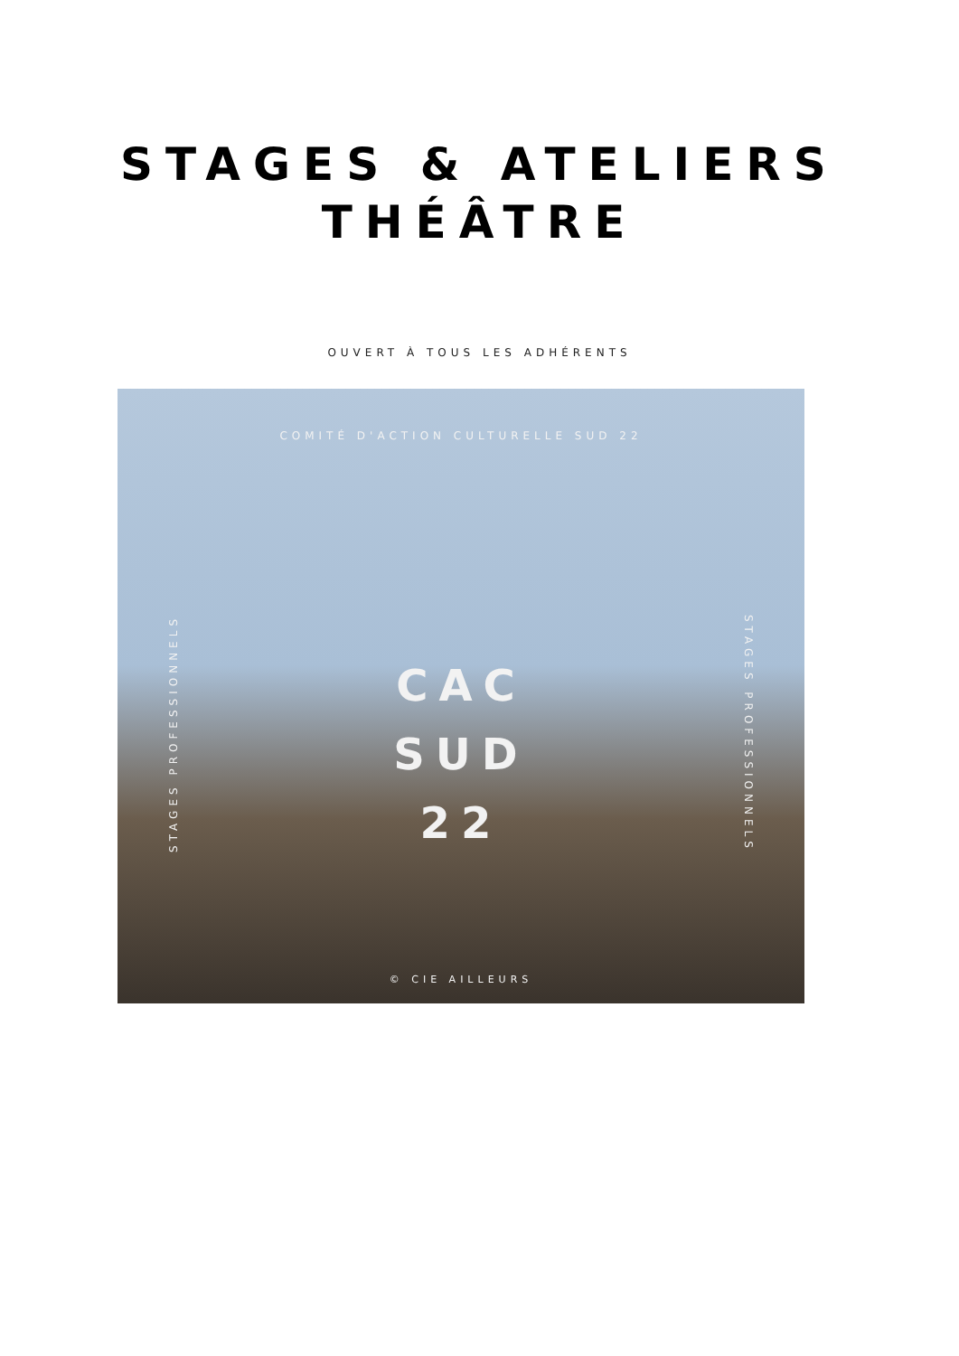STAGES & ATELIERS
THÉÂTRE
OUVERT À TOUS LES ADHÉRENTS
COMITÉ D'ACTION CULTURELLE SUD 22
STAGES PROFESSIONNELS
STAGES PROFESSIONNELS
CAC
SUD
22
© CIE AILLEURS